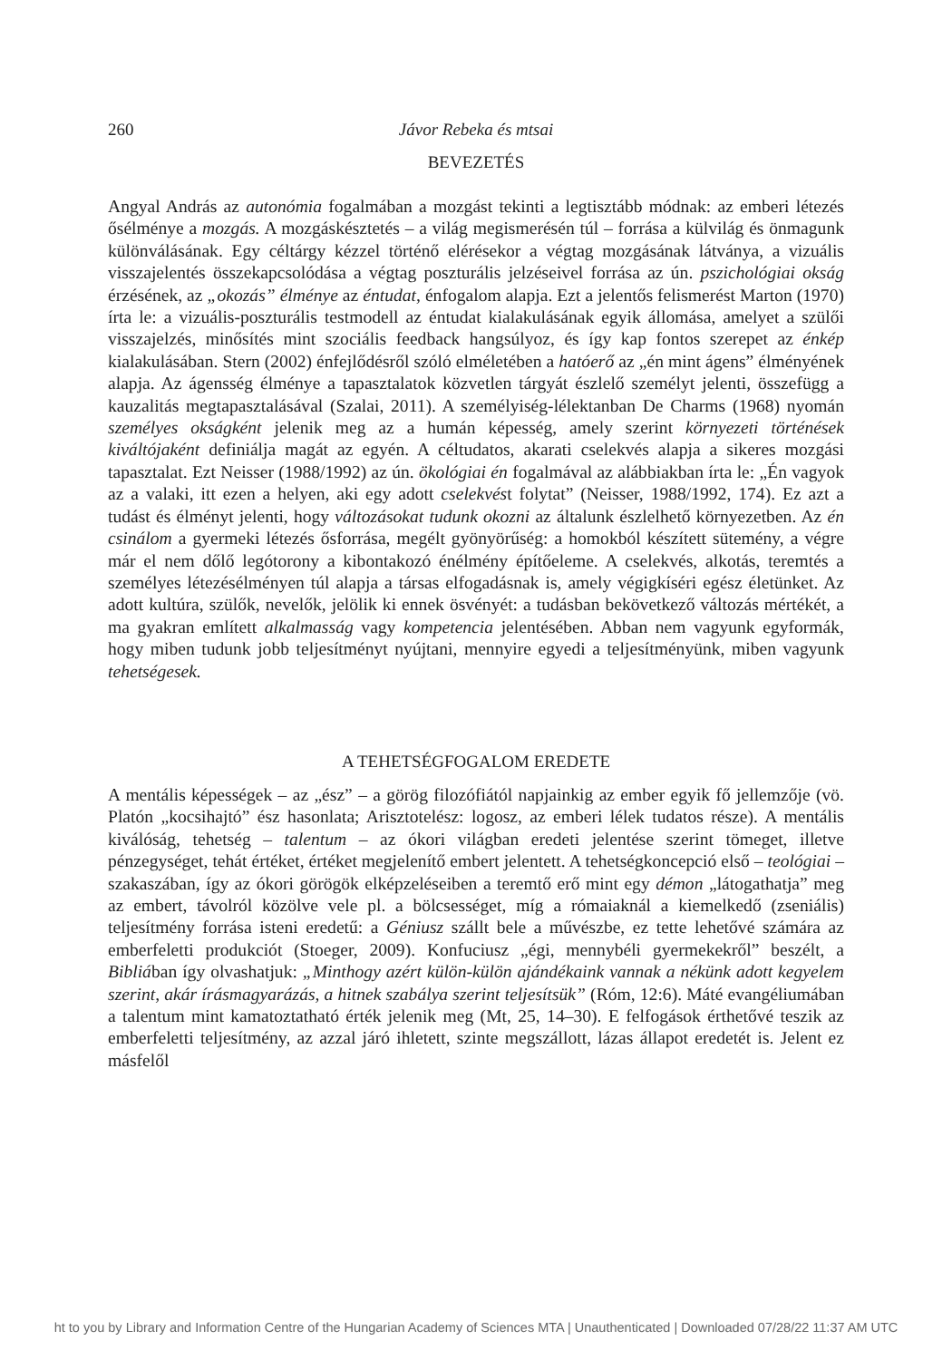260 Jávor Rebeka és mtsai
BEVEZETÉS
Angyal András az autonómia fogalmában a mozgást tekinti a legtisztább módnak: az emberi létezés ősélménye a mozgás. A mozgáskésztetés – a világ megismerésén túl – forrása a külvilág és önmagunk különválásának. Egy céltárgy kézzel történő elérésekor a végtag mozgásának látványa, a vizuális visszajelentés összekapcsolódása a végtag poszturális jelzéseivel forrása az ún. pszichológiai okság érzésének, az „okozás” élménye az éntudat, énfogalom alapja. Ezt a jelentős felismerést Marton (1970) írta le: a vizuális-poszturális testmodell az éntudat kialakulásának egyik állomása, amelyet a szülői visszajelzés, minősítés mint szociális feedback hangsúlyoz, és így kap fontos szerepet az énkép kialakulásában. Stern (2002) énfejlődésről szóló elméletében a hatóerő az „én mint ágens” élményének alapja. Az ágensség élménye a tapasztalatok közvetlen tárgyát észlelő személyt jelenti, összefügg a kauzalitás megtapasztalásával (Szalai, 2011). A személyiség-lélektanban De Charms (1968) nyomán személyes okságként jelenik meg az a humán képesség, amely szerint környezeti történések kiváltójaként definiálja magát az egyén. A céltudatos, akarati cselekvés alapja a sikeres mozgási tapasztalat. Ezt Neisser (1988/1992) az ún. ökológiai én fogalmával az alábbiakban írta le: „Én vagyok az a valaki, itt ezen a helyen, aki egy adott cselekvést folytat” (Neisser, 1988/1992, 174). Ez azt a tudást és élményt jelenti, hogy változásokat tudunk okozni az általunk észlelhető környezetben. Az én csinálom a gyermeki létezés ősforrása, megélt gyönyörűség: a homokból készített sütemény, a végre már el nem dőlő legótorony a kibontakozó énélmény építőeleme. A cselekvés, alkotás, teremtés a személyes létezésélményen túl alapja a társas elfogadásnak is, amely végigkíséri egész életünket. Az adott kultúra, szülők, nevelők, jelölik ki ennek ösvényét: a tudásban bekövetkező változás mértékét, a ma gyakran említett alkalmasság vagy kompetencia jelentésében. Abban nem vagyunk egyformák, hogy miben tudunk jobb teljesítményt nyújtani, mennyire egyedi a teljesítményünk, miben vagyunk tehetségesek.
A TEHETSÉGFOGALOM EREDETE
A mentális képességek – az „ész” – a görög filozófiától napjainkig az ember egyik fő jellemzője (vö. Platón „kocsihajtó” ész hasonlata; Arisztotelész: logosz, az emberi lélek tudatos része). A mentális kiválóság, tehetség – talentum – az ókori világban eredeti jelentése szerint tömeget, illetve pénzegységet, tehát értéket, értéket megjelenítő embert jelentett. A tehetségkoncepció első – teológiai – szakaszában, így az ókori görögök elképzeléseiben a teremtő erő mint egy démon „látogathatja” meg az embert, távolról közölve vele pl. a bölcsességet, míg a rómaiaknál a kiemelkedő (zseniális) teljesítmény forrása isteni eredetű: a Géniusz szállt bele a művészbe, ez tette lehetővé számára az emberfeletti produkciót (Stoeger, 2009). Konfuciusz „égi, mennybéli gyermekekről” beszélt, a Bibliában így olvashatjuk: „Minthogy azért külön-külön ajándékaink vannak a nékünk adott kegyelem szerint, akár írásmagyarázás, a hitnek szabálya szerint teljesítsük” (Róm, 12:6). Máté evangéliumában a talentum mint kamatoztatható érték jelenik meg (Mt, 25, 14–30). E felfogások érthetővé teszik az emberfeletti teljesítmény, az azzal járó ihletett, szinte megszállott, lázas állapot eredetét is. Jelent ez másfelől
ht to you by Library and Information Centre of the Hungarian Academy of Sciences MTA | Unauthenticated | Downloaded 07/28/22 11:37 AM UTC